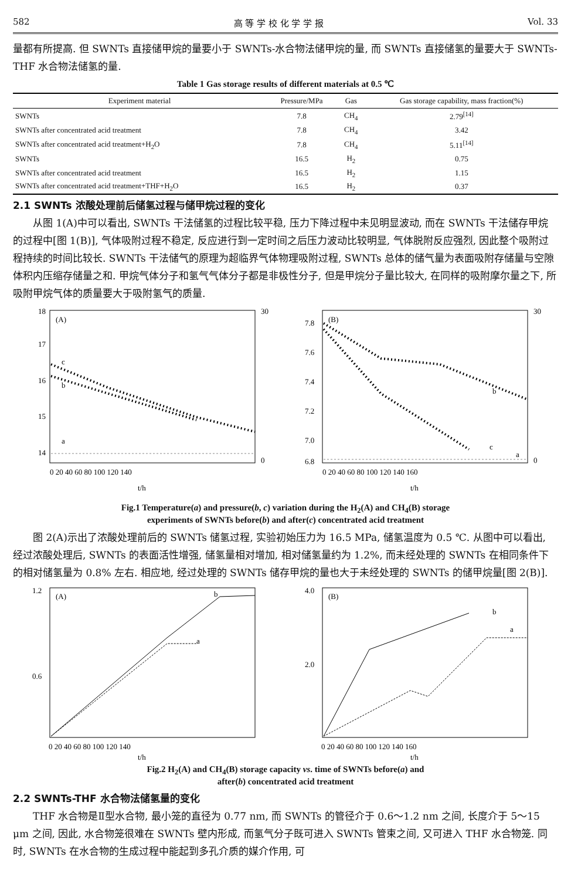582 高 等 学 校 化 学 学 报 Vol. 33
量都有所提高. 但 SWNTs 直接储甲烷的量要小于 SWNTs-水合物法储甲烷的量, 而 SWNTs 直接储氢的量要大于 SWNTs-THF 水合物法储氢的量.
Table 1 Gas storage results of different materials at 0.5 ℃
| Experiment material | Pressure/MPa | Gas | Gas storage capability, mass fraction(%) |
| --- | --- | --- | --- |
| SWNTs | 7.8 | CH<sub>4</sub> | 2.79<sup>[14]</sup> |
| SWNTs after concentrated acid treatment | 7.8 | CH<sub>4</sub> | 3.42 |
| SWNTs after concentrated acid treatment+H<sub>2</sub>O | 7.8 | CH<sub>4</sub> | 5.11<sup>[14]</sup> |
| SWNTs | 16.5 | H<sub>2</sub> | 0.75 |
| SWNTs after concentrated acid treatment | 16.5 | H<sub>2</sub> | 1.15 |
| SWNTs after concentrated acid treatment+THF+H<sub>2</sub>O | 16.5 | H<sub>2</sub> | 0.37 |
2.1 SWNTs 浓酸处理前后储氢过程与储甲烷过程的变化
从图 1(A)中可以看出, SWNTs 干法储氢的过程比较平稳, 压力下降过程中未见明显波动, 而在 SWNTs 干法储存甲烷的过程中[图 1(B)], 气体吸附过程不稳定, 反应进行到一定时间之后压力波动比较明显, 气体脱附反应强烈, 因此整个吸附过程持续的时间比较长. SWNTs 干法储气的原理为超临界气体物理吸附过程, SWNTs 总体的储气量为表面吸附存储量与空隙体积内压缩存储量之和. 甲烷气体分子和氢气气体分子都是非极性分子, 但是甲烷分子量比较大, 在同样的吸附摩尔量之下, 所吸附甲烷气体的质量要大于吸附氢气的质量.
(A)
c
b
a
18
17
16
15
14
30
0
0 20 40 60 80 100 120 140
t/h
(B)
b
c
a
7.8
7.6
7.4
7.2
7.0
6.8
30
0
0 20 40 60 80 100 120 140 160
t/h
Fig.1 Temperature(a) and pressure(b, c) variation during the H<sub>2</sub>(A) and CH<sub>4</sub>(B) storage
experiments of SWNTs before(b) and after(c) concentrated acid treatment
图 2(A)示出了浓酸处理前后的 SWNTs 储氢过程, 实验初始压力为 16.5 MPa, 储氢温度为 0.5 ℃. 从图中可以看出, 经过浓酸处理后, SWNTs 的表面活性增强, 储氢量相对增加, 相对储氢量约为 1.2%, 而未经处理的 SWNTs 在相同条件下的相对储氢量为 0.8% 左右. 相应地, 经过处理的 SWNTs 储存甲烷的量也大于未经处理的 SWNTs 的储甲烷量[图 2(B)].
(A)
b
a
1.2
0.6
0 20 40 60 80 100 120 140
t/h
(B)
b
a
4.0
2.0
0 20 40 60 80 100 120 140 160
t/h
Fig.2 H<sub>2</sub>(A) and CH<sub>4</sub>(B) storage capacity vs. time of SWNTs before(a) and
after(b) concentrated acid treatment
2.2 SWNTs-THF 水合物法储氢量的变化
THF 水合物是Ⅱ型水合物, 最小笼的直径为 0.77 nm, 而 SWNTs 的管径介于 0.6～1.2 nm 之间, 长度介于 5～15 μm 之间, 因此, 水合物笼很难在 SWNTs 壁内形成, 而氢气分子既可进入 SWNTs 管束之间, 又可进入 THF 水合物笼. 同时, SWNTs 在水合物的生成过程中能起到多孔介质的媒介作用, 可